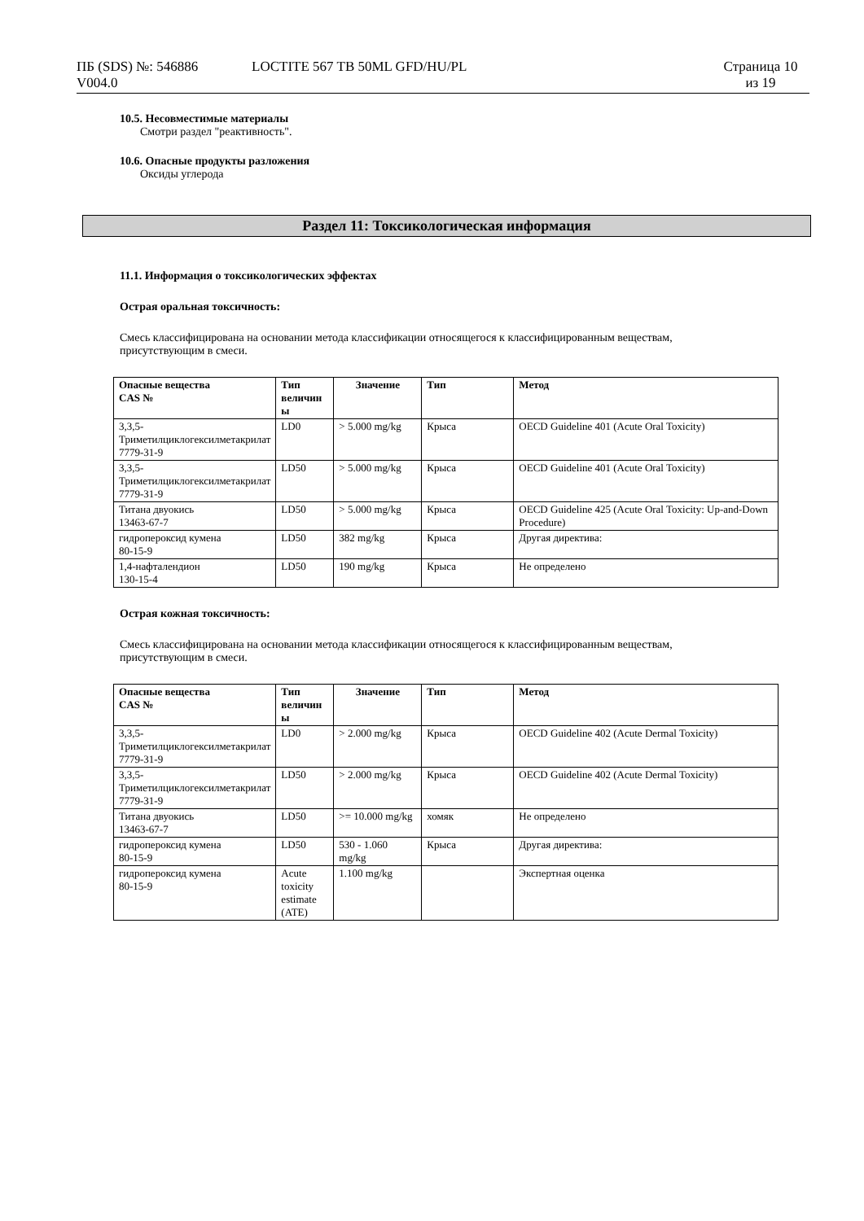ПБ (SDS) №: 546886
V004.0
LOCTITE 567 TB 50ML GFD/HU/PL Страница 10
из 19
10.5. Несовместимые материалы
Смотри раздел "реактивность".
10.6. Опасные продукты разложения
Оксиды углерода
Раздел 11: Токсикологическая информация
11.1. Информация о токсикологических эффектах
Острая оральная токсичность:
Смесь классифицирована на основании метода классификации относящегося к классифицированным веществам,
присутствующим в смеси.
| Опасные вещества CAS № | Тип величин ы | Значение | Тип | Метод |
| --- | --- | --- | --- | --- |
| 3,3,5-Триметилциклогексилметакрилат 7779-31-9 | LD0 | > 5.000 mg/kg | Крыса | OECD Guideline 401 (Acute Oral Toxicity) |
| 3,3,5-Триметилциклогексилметакрилат 7779-31-9 | LD50 | > 5.000 mg/kg | Крыса | OECD Guideline 401 (Acute Oral Toxicity) |
| Титана двуокись 13463-67-7 | LD50 | > 5.000 mg/kg | Крыса | OECD Guideline 425 (Acute Oral Toxicity: Up-and-Down Procedure) |
| гидропероксид кумена 80-15-9 | LD50 | 382 mg/kg | Крыса | Другая директива: |
| 1,4-нафталендион 130-15-4 | LD50 | 190 mg/kg | Крыса | Не определено |
Острая кожная токсичность:
Смесь классифицирована на основании метода классификации относящегося к классифицированным веществам,
присутствующим в смеси.
| Опасные вещества CAS № | Тип величин ы | Значение | Тип | Метод |
| --- | --- | --- | --- | --- |
| 3,3,5-Триметилциклогексилметакрилат 7779-31-9 | LD0 | > 2.000 mg/kg | Крыса | OECD Guideline 402 (Acute Dermal Toxicity) |
| 3,3,5-Триметилциклогексилметакрилат 7779-31-9 | LD50 | > 2.000 mg/kg | Крыса | OECD Guideline 402 (Acute Dermal Toxicity) |
| Титана двуокись 13463-67-7 | LD50 | >= 10.000 mg/kg | хомяк | Не определено |
| гидропероксид кумена 80-15-9 | LD50 | 530 - 1.060 mg/kg | Крыса | Другая директива: |
| гидропероксид кумена 80-15-9 | Acute toxicity estimate (ATE) | 1.100 mg/kg | | Экспертная оценка |